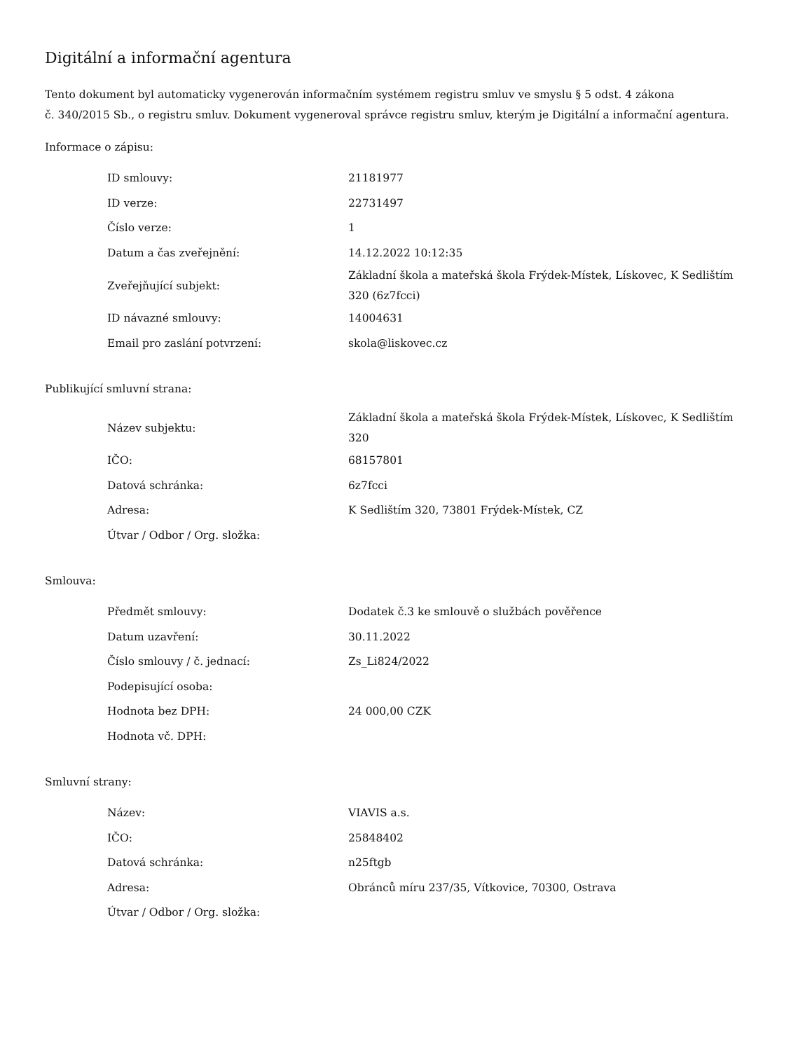Digitální a informační agentura
Tento dokument byl automaticky vygenerován informačním systémem registru smluv ve smyslu § 5 odst. 4 zákona
č. 340/2015 Sb., o registru smluv. Dokument vygeneroval správce registru smluv, kterým je Digitální a informační agentura.
Informace o zápisu:
| ID smlouvy: | 21181977 |
| ID verze: | 22731497 |
| Číslo verze: | 1 |
| Datum a čas zveřejnění: | 14.12.2022 10:12:35 |
| Zveřejňující subjekt: | Základní škola a mateřská škola Frýdek-Místek, Lískovec, K Sedlištím 320 (6z7fcci) |
| ID návazné smlouvy: | 14004631 |
| Email pro zaslání potvrzení: | skola@liskovec.cz |
Publikující smluvní strana:
| Název subjektu: | Základní škola a mateřská škola Frýdek-Místek, Lískovec, K Sedlištím 320 |
| IČO: | 68157801 |
| Datová schránka: | 6z7fcci |
| Adresa: | K Sedlištím 320, 73801 Frýdek-Místek, CZ |
| Útvar / Odbor / Org. složka: | |
Smlouva:
| Předmět smlouvy: | Dodatek č.3 ke smlouvě o službách pověřence |
| Datum uzavření: | 30.11.2022 |
| Číslo smlouvy / č. jednací: | Zs_Li824/2022 |
| Podepisující osoba: | |
| Hodnota bez DPH: | 24 000,00 CZK |
| Hodnota vč. DPH: | |
Smluvní strany:
| Název: | VIAVIS a.s. |
| IČO: | 25848402 |
| Datová schránka: | n25ftgb |
| Adresa: | Obránců míru 237/35, Vítkovice, 70300, Ostrava |
| Útvar / Odbor / Org. složka: | |